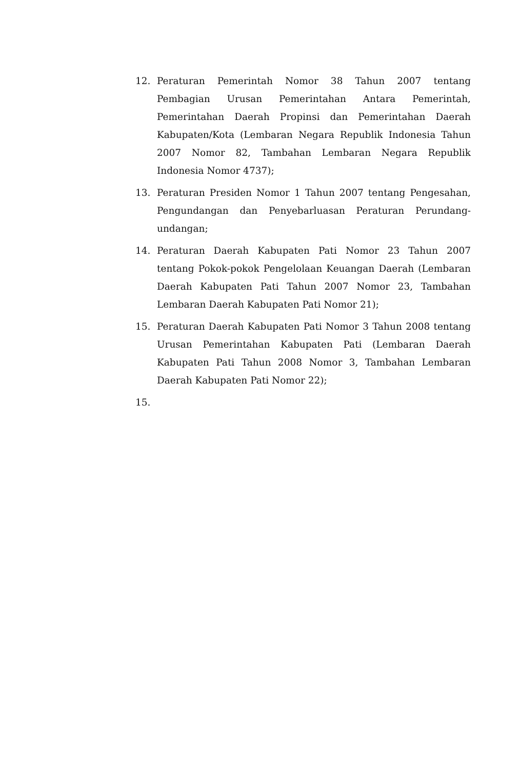12. Peraturan Pemerintah Nomor 38 Tahun 2007 tentang Pembagian Urusan Pemerintahan Antara Pemerintah, Pemerintahan Daerah Propinsi dan Pemerintahan Daerah Kabupaten/Kota (Lembaran Negara Republik Indonesia Tahun 2007 Nomor 82, Tambahan Lembaran Negara Republik Indonesia Nomor 4737);
13. Peraturan Presiden Nomor 1 Tahun 2007 tentang Pengesahan, Pengundangan dan Penyebarluasan Peraturan Perundang-undangan;
14. Peraturan Daerah Kabupaten Pati Nomor 23 Tahun 2007 tentang Pokok-pokok Pengelolaan Keuangan Daerah (Lembaran Daerah Kabupaten Pati Tahun 2007 Nomor 23, Tambahan Lembaran Daerah Kabupaten Pati Nomor 21);
15. Peraturan Daerah Kabupaten Pati Nomor 3 Tahun 2008 tentang Urusan Pemerintahan Kabupaten Pati (Lembaran Daerah Kabupaten Pati Tahun 2008 Nomor 3, Tambahan Lembaran Daerah Kabupaten Pati Nomor 22);
15.